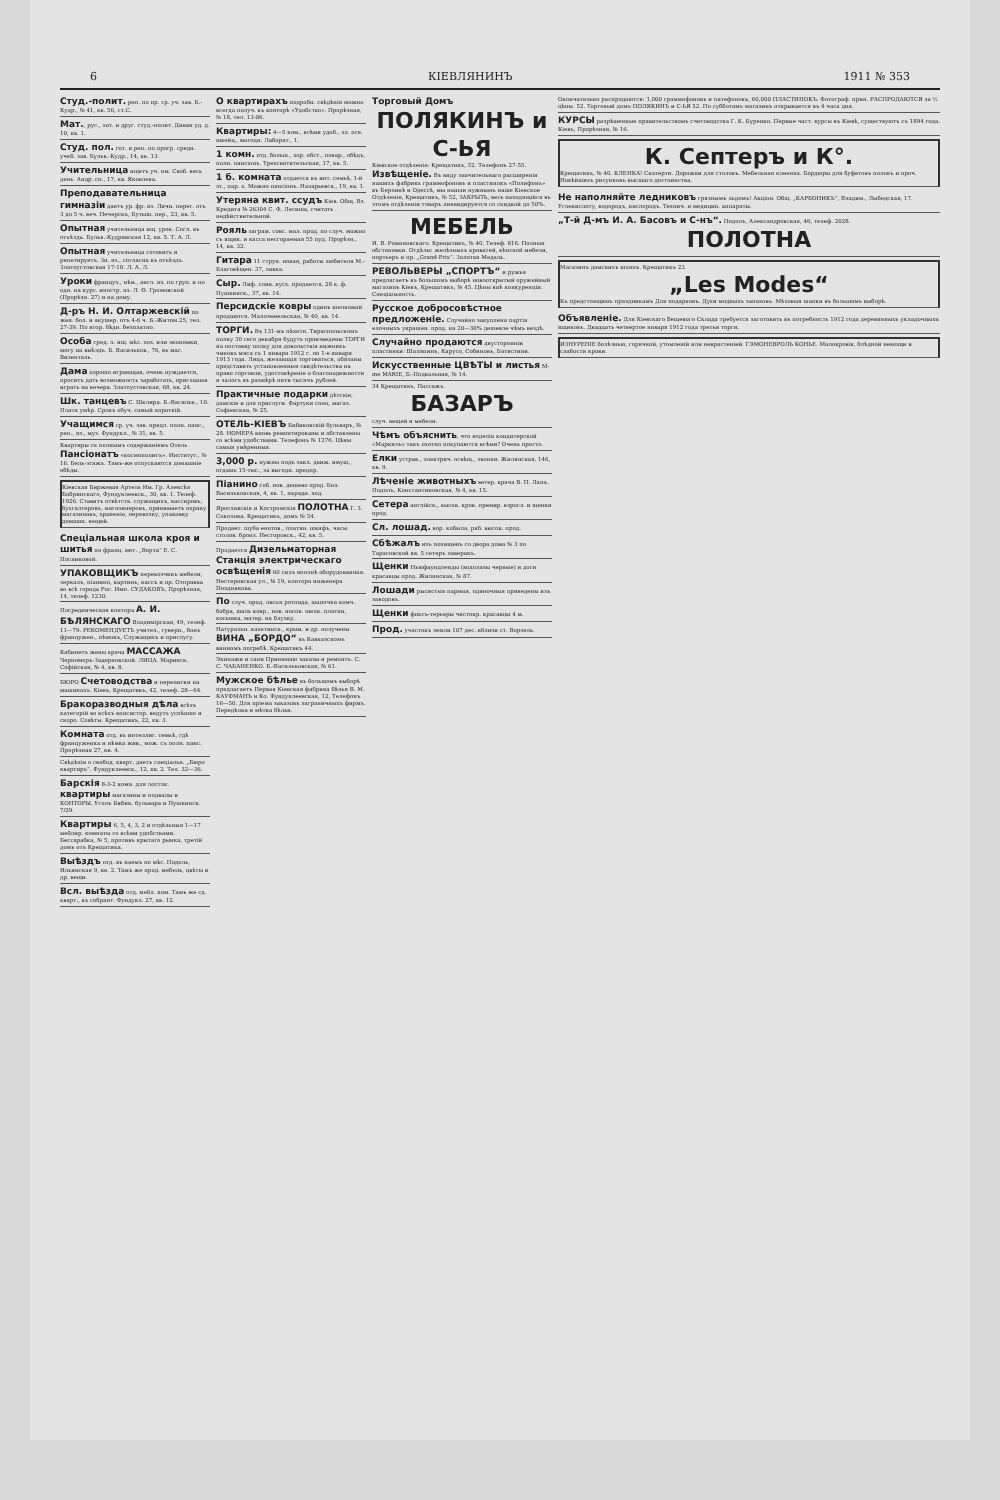6 КІЕВЛЯНИНЪ 1911 № 353
Студ.-полит. реп. по пр. ср. уч. зав. Б.-Кудр., № 41, кв. 56, ст.С.
Мат., рус., лат. и друг. студ.-полит. Диван уд. д. 10, кв. 1.
Студ. пол. гот. и реп. по прогр. средн. учеб. зав. Бульв.-Кудр., 14, кв. 13.
Учительница ищетъ уч. нм. Своб. весь день. Андр. сп., 17, кв. Яковлева.
Преподавательница гимназіи даетъ ур. фр. яз. Личн. перег. отъ 3 до 5 ч. веч. Печерскъ, Бутыш. пер., 23, кв. 5.
Опытная учительница ищ. урок. Согл. въ отъѣздъ. Бульв.-Кудрявская 12, кв. 5. Т. А. Л.
Опытная учительница готовитъ и репетируетъ. Зн. яз., согласна въ отъѣздъ. Златоустовская 17-10. Л. А. Л.
Уроки француз., нѣм., англ. яз. по груп. и по одн. на курс. иностр. яз. Л. Ѳ. Громовской (Прорѣзн. 27) и на дому.
Д-ръ Н. И. Олтаржевскій по жен. бол. и акушер. отъ 4-6 ч. Б.-Житом.25, тел. 27-39. По втор. бѣдн. безплатно.
Особа сред. л. ищ. мѣс. хоз. или экономки, могу на выѣздъ. Б. Васильков., 76, въ маг. Визенталь.
Дама хорошо играющая, очень нуждается, проситъ дать возможность заработать, приглашая играть на вечера. Златоустовская, 68, кв. 24.
Шк. танцевъ С. Шклира. Б.-Васильк., 10. Плата умѣр. Срокъ обуч. самый короткій.
Учащимся ср. уч. зав. предл. полн. панс., реп., яз., муз. Фундукл., № 31, кв. 5.
Квартиры съ полнымъ содержаніемъ Отель Пансіонатъ «космополитъ». Институт., № 16. Бель-этажъ. Тамъ-же отпускаются домашніе обѣды.
Кіевская Биржевая Артель Им. Гр. Алексѣя Бобринскаго, Фундуклеевск., 30, кв. 1. Телеф. 1926. Ставитъ отвѣтств. служащихъ, кассировъ, бухгалтеровъ, магазинеровъ, принимаетъ охрану магазиновъ, храненіе, перевозку, упаковку домашн. вещей.
Спеціальная школа кроя и шитья по франц. мет. „Ворта“ Е. С. Посниковой.
УПАКОВЩИКЪ перевозчикъ мебели, зеркалъ, піанино, картинъ, кассъ и пр. Отправка во всѣ города Рос. Имп. СУДАКОВЪ, Прорѣзная, 14, телеф. 1230.
Посредническая контора А. И. БѢЛЯНСКАГО Владимірская, 49, телеф. 11—79. РЕКОМЕНДУЕТЪ учител., гуверн., бонъ францужен., нѣмокъ, Служащихъ и прислугу.
Кабинетъ жены врача МАССАЖА Черноморъ-Задерновской. ЛИЦА. Маринск. Софійская, № 4, кв. 8.
БЮРО Счетоводства и переписки на машинахъ. Кіевъ, Крещатикъ, 42, телеф. 28—64.
Бракоразводныя дѣла всѣхъ категорій во всѣхъ консистор. ведутъ успѣшно и скоро. Совѣты. Крещатикъ, 22, кв. 3.
Комната отд. въ интеллиг. семьѣ, гдѣ француженка и нѣмка жив., мож. съ полн. панс. Прорѣзная 27, кв. 4.
Свѣдѣнія о свобод. кварт. даетъ спеціальн. „Бюро квартиръ“. Фундуклеевск., 12, кв. 2. Тел. 32—36.
Барскія 8-3-2 комн. для лостлк. квартиры магазины и подвалы и КОНТОРЫ. Уголъ Бибик. бульвара и Пушкинск. 7/29.
Квартиры 6, 5, 4, 3, 2 и отдѣльныя 1—17 меблир. комнаты со всѣми удобствами. Бессарабка, № 5, противъ крытаго рынка, третій домъ отъ Крещатика.
Выѣздъ отд. въ наемъ по мѣс. Подоль, Ильинская 9, кв. 2. Тамъ же прод. мебель, цвѣты и др. вещи.
Всл. выѣзда отд. мебл. ком. Тамъ же сд. кварт., въ собрант. Фундукл. 27, кв. 12.
О квартирахъ подробн. свѣдѣнія можно всегда получ. въ конторѣ «Удобство». Прорѣзная, № 18, тел. 13-06.
Квартиры: 4—5 ком., всѣми удоб., эл. осв. швейц., выгодн. Лаборат., 1.
1 комн. отд. больш., хор. обст., повар., обѣдъ, полн. пансіонъ. Трехсвятительская, 17, кв. 5.
1 б. комната отдается въ инт. семьѣ, 1-й эт., пар. х. Можно пансіонъ. Назарьевск., 19, кв. 1.
Утеряна квит. ссудъ Кіев. Общ. Вз. Кредита № 26304 С. Ф. Лесиша, считать недѣйствительной.
Рояль заграм. совс. мал. прод. по случ. можно съ ящик. и касса несгораемая 55 пуд. Прорѣзн., 14, кв. 32.
Гитара 11 струн. новая, работы любителя М.-Благовѣщен. 37, лавка.
Сыр. Лиф. слив. кусх. продается, 28 к. ф. Пушкинск., 37, кв. 14.
Персидскіе ковры одинъ шелковый продаются. Малоземельская, № 40, кв. 14.
ТОРГИ. Въ 131-мъ пѣхотн. Тираспольскомъ полку 30 сего декабря будутъ произведены ТОРГИ на поставку полку для довольствія нижнихъ чиновъ мяса съ 1 января 1912 г. по 1-е января 1913 года. Лица, желающія торговаться, обязаны представить установленныя свидѣтельства на право торговли, удостовѣреніе о благонадежности и залогъ въ размѣрѣ пяти тысячъ рублей.
Практичные подарки дѣтскіе, дамскіе и для прислуги. Фартуки спец. магаз. Софіевская, № 25.
ОТЕЛЬ-КІЕВЪ Бибиковскій бульваръ, № 28. НОМЕРА вновь ремонтированы и обставлены со всѣми удобствами. Телефонъ № 1276. Цѣны самыя умѣренныя.
3,000 р. нужны подъ закл. движ. имущ., отдамъ 15-тыс., за выгодн. предпр.
Піанино соб. нов. дешево прод. Бол. Васильковская, 4, кв. 1, парадн. ход.
Ярославскія и Костромскія ПОЛОТНА Г. З. Соколова. Крещатикъ, домъ № 54.
Продает. шуба енотов., платян. шкафъ, часы столов. бронз. Несторовск., 42, кв. 5.
Продается Дизельматорная Станція электрическаго освѣщенія 60 силъ вполнѣ оборудованная. Нестеровская ул., № 19, контора инженера Позднякова.
По случ. прод. лисья ротонда, шапочка комч. бобра, шаль ковр., нов. носов. шелк. платки, косынка, матер. на блузку.
Натуральн. кахетинск., крым. и др. получены ВИНА „БОРДО“ въ Кавказскомъ винномъ погребѣ. Крещатикъ 44.
Экипажи и сани Принимаю заказы и ремонтъ. С. С. ЧАБАНЕНКО. Б.-Васильковская, № 61.
Мужское бѣлье въ большомъ выборѣ предлагаетъ Первая Кіевская фабрика бѣлья В. М. КАУФМАНЪ и Ко. Фундуклеевская, 12, Телефонъ 16—50. Для пріема заказовъ заграничныхъ фирмъ. Передѣлка и мѣтка бѣлья.
Торговый Домъ
ПОЛЯКИНЪ и С-ЬЯ
Кіевское отдѣленіе: Крещатикъ, 52. Телефонъ 27-55. Извѣщеніе. Въ виду значительнаго расширенія нашихъ фабрикъ граммофоновъ и пластинокъ «Полифонъ» въ Берлинѣ и Одессѣ, мы нашли нужнымъ наше Кіевское Отдѣленіе, Крещатикъ, № 52, ЗАКРЫТЬ, весь находящійся въ этомъ отдѣленіи товаръ ликвидируется со скидкой до 50%.
МЕБЕЛЬ
И. В. Романовскаго. Крещатикъ, № 40. Телеф. 816. Полныя обстановки. Отдѣлы: желѣзныхъ кроватей, вѣнской мебели, портьеръ и пр. „Grand-Prix“. Золотая Медаль.
РЕВОЛЬВЕРЫ „СПОРТЪ“ и ружья предлагаетъ въ большомъ выборѣ новооткрытый оружейный магазинъ Кіевъ, Крещатикъ, № 45. Цѣны внѣ конкуренціи. Спеціальность.
Русское добросовѣстное предложеніе. Случайно закуплена партія елочныхъ украшен. прод. на 20—30% дешевле чѣмъ вездѣ.
Случайно продаются двусторонніи пластинки: Шаляпинъ, Карусо, Собиновъ, Батистини.
Искусственные ЦВѢТЫ и листья M-me MARIE, Б.-Подвальная, № 14.
34 Крещатикъ, Пассажъ.
БАЗАРЪ
случ. вещей и мебели.
Чѣмъ объяснить, что изделія кондитерской «Маркизъ» такъ охотно покупаются всѣми? Очень просто.
Елки устрав., электрич. освѣщ., звонки. Жилянская, 146, кв. 9.
Лѣченіе животныхъ ветер. врача В. П. Лапа. Подолъ, Константиновская, № 4, кв. 15.
Сетера англійск., высок. кров. премир. взросл. и щенки прод.
Сл. лошад. вор. кобыла, ряб. высок. прод.
Сбѣжалъ изъ похищенъ со двора дома № 3 по Тарасовской кв. 5 сетеръ лаверакъ.
Щенки Ньюфаундленды (водолазы черные) и доги красавцы прод. Жилянская, № 87.
Лошади рысистыя парныя, одиночныя приведены изъ заводовъ.
Щенки фоксъ-терьеры чистокр. красавцы 4 м.
Прод. участокъ земли 107 дес. вблизи ст. Ворзель.
Окончательно распродаются: 1,000 граммофоновъ и патефоновъ, 60,000 ПЛАСТИНОКЪ. Фотограф. прин. РАСПРОДАЮТСЯ за ½ цѣны. 52. Торговый домъ ПОЛЯКИНЪ и С-ЬЯ 52. По субботамъ магазинъ открывается въ 4 часа дня.
КУРСЫ разрѣшенные правительствомъ счетоводства Г. К. Буренко. Первые част. курсы въ Кіевѣ, существуютъ съ 1894 года. Кіевъ, Прорѣзная, № 16.
К. Септеръ и К°.
Крещатикъ, № 40. КЛЕНКА! Скатерти. Дорожки для столовъ. Мебельная клеенка. Бордюры для буфетовъ полокъ и проч. Новѣйшихъ рисунковъ высшаго достоинства.
Не наполняйте ледниковъ грязнымъ льдомъ! Акціон. Общ. „КАРБОНИКЪ“, Владим., Лыбедская, 17. Углекислоту, водородъ, кислородъ. Технич. и медицин. аппараты.
„Т-й Д-мъ И. А. Басовъ и С-нъ“. Подолъ, Александровская, 46, телеф. 2028.
ПОЛОТНА
Магазинъ дамскихъ шляпъ. Крещатикъ 23.
„Les Modes“
Къ предстоящимъ праздникамъ Для подарковъ. Духи модныхъ запаховъ. Мѣховыя шапки въ большомъ выборѣ.
Объявленіе. Для Кіевскаго Вещевого Склада требуется заготовить въ потребность 1912 года деревянныхъ укладочныхъ ящиковъ. Двадцать четвертое января 1912 года третьи торги.
ИЗНУРЕНІЕ болѣзнью, горячкой, утомленій или неврастеніей. ГЭМОНЕВРОЛЬ КОНЬЕ. Малокровія, блѣдной немощи и слабости крови.